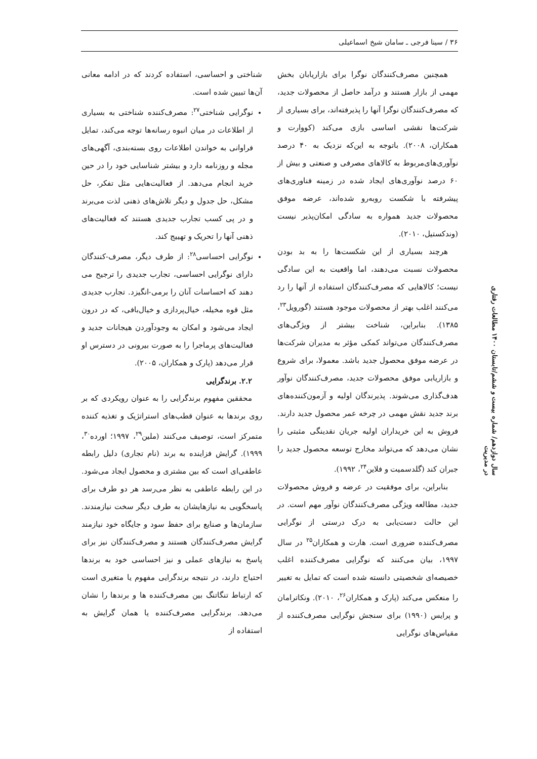۳۶ / سینا فرجی ـ سامان شیخ اسماعیلی
همچنین مصرف‌کنندگان نوگرا برای بازاریابان بخش مهمی از بازار هستند و درآمد حاصل از محصولات جدید، که مصرف‌کنندگان نوگرا آنها را پذیرفته‌اند، برای بسیاری از شرکت‌ها نقشی اساسی بازی می‌کند (کووارت و همکاران، ۲۰۰۸). باتوجه به این‌که نزدیک به ۴۰ درصد نوآوری‌های‌مربوط به کالاهای مصرفی و صنعتی و بیش از ۶۰ درصد نوآوری‌های ایجاد شده در زمینه فناوری‌های پیشرفته با شکست روبه‌رو شده‌اند، عرضه موفق محصولات جدید همواره به سادگی امکان‌پذیر نیست (وندکستیل، ۲۰۱۰).
هرچند بسیاری از این شکست‌ها را به بد بودن محصولات نسبت می‌دهند، اما واقعیت به این سادگی نیست؛ کالاهایی که مصرف‌کنندگان استفاده از آنها را رد می‌کنند اغلب بهتر از محصولات موجود هستند (گورویل<sup>۲۳</sup>، ۱۳۸۵). بنابراین، شناخت بیشتر از ویژگی‌های مصرف‌کنندگان می‌تواند کمکی مؤثر به مدیران شرکت‌ها در عرضه موفق محصول جدید باشد. معمولا، برای شروع و بازاریابی موفق محصولات جدید، مصرف‌کنندگان نوآور هدف‌گذاری می‌شوند. پذیرندگان اولیه و آزمون‌کننده‌های برند جدید نقش مهمی در چرخه عمر محصول جدید دارند. فروش به این خریداران اولیه جریان نقدینگی مثبتی را نشان می‌دهد که می‌تواند مخارج توسعه محصول جدید را جبران کند (گلدسمیت و فلاین<sup>۲۴</sup>، ۱۹۹۲).
بنابراین، برای موفقیت در عرضه و فروش محصولات جدید، مطالعه ویژگی مصرف‌کنندگان نوآور مهم است. در این حالت دست‌یابی به درک درستی از نوگرایی مصرف‌کننده ضروری است. هارت و همکاران<sup>۲۵</sup> در سال ۱۹۹۷، بیان می‌کنند که نوگرایی مصرف‌کننده اغلب خصیصه‌ای شخصیتی دانسته شده است که تمایل به تغییر را منعکس می‌کند (پارک و همکاران<sup>۲۶</sup>، ۲۰۱۰). ونکاترامان و پرایس (۱۹۹۰) برای سنجش نوگرایی مصرف‌کننده از مقیاس‌های نوگرایی
شناختی و احساسی، استفاده کردند که در ادامه معانی آن‌ها تبیین شده است.
نوگرایی شناختی<sup>۲۷</sup>: مصرف‌کننده شناختی به بسیاری از اطلاعات در میان انبوه رسانه‌ها توجه می‌کند، تمایل فراوانی به خواندن اطلاعات روی بسته‌بندی، آگهی‌های مجله و روزنامه دارد و بیشتر شناسایی خود را در حین خرید انجام می‌دهد. از فعالیت‌هایی مثل تفکر، حل مشکل، حل جدول و دیگر تلاش‌های ذهنی لذت می‌برند و در پی کسب تجارب جدیدی هستند که فعالیت‌های ذهنی آنها را تحریک و تهییج کند.
نوگرایی احساسی<sup>۲۸</sup>: از طرف دیگر، مصرف-کنندگان دارای نوگرایی احساسی، تجارب جدیدی را ترجیح می دهند که احساسات آنان را برمی-انگیزد. تجارب جدیدی مثل قوه مخیله، خیال‌پردازی و خیال‌بافی، که در درون ایجاد می‌شود و امکان به وجودآوردن هیجانات جدید و فعالیت‌های پرماجرا را به صورت بیرونی در دسترس او قرار می‌دهد (پارک و همکاران، ۲۰۰۵).
۲.۲. برندگرایی
محققین مفهوم برندگرایی را به عنوان رویکردی که بر روی برندها به عنوان قطب‌های استراتژیک و تغذیه کننده متمرکز است، توصیف می‌کنند (ملین<sup>۲۹</sup>، ۱۹۹۷؛ اورده<sup>۳۰</sup>، ۱۹۹۹). گرایش فزاینده به برند (نام تجاری) دلیل رابطه عاطفی‌ای است که بین مشتری و محصول ایجاد می‌شود. در این رابطه عاطفی به نظر می‌رسد هر دو طرف برای پاسخگویی به نیازهایشان به طرف دیگر سخت نیازمندند. سازمان‌ها و صنایع برای حفظ سود و جایگاه خود نیازمند گرایش مصرف‌کنندگان هستند و مصرف‌کنندگان نیز برای پاسخ به نیازهای عملی و نیز احساسی خود به برندها احتیاج دارند، در نتیجه برندگرایی مفهوم یا متغیری است که ارتباط تنگاتنگ بین مصرف‌کننده ها و برندها را نشان می‌دهد. برندگرایی مصرف‌کننده یا همان گرایش به استفاده از
سال دوازدهم/ شماره بیست و ششم/تابستان ۱۴۰۰ مطالعات رفتاری در مدیریت